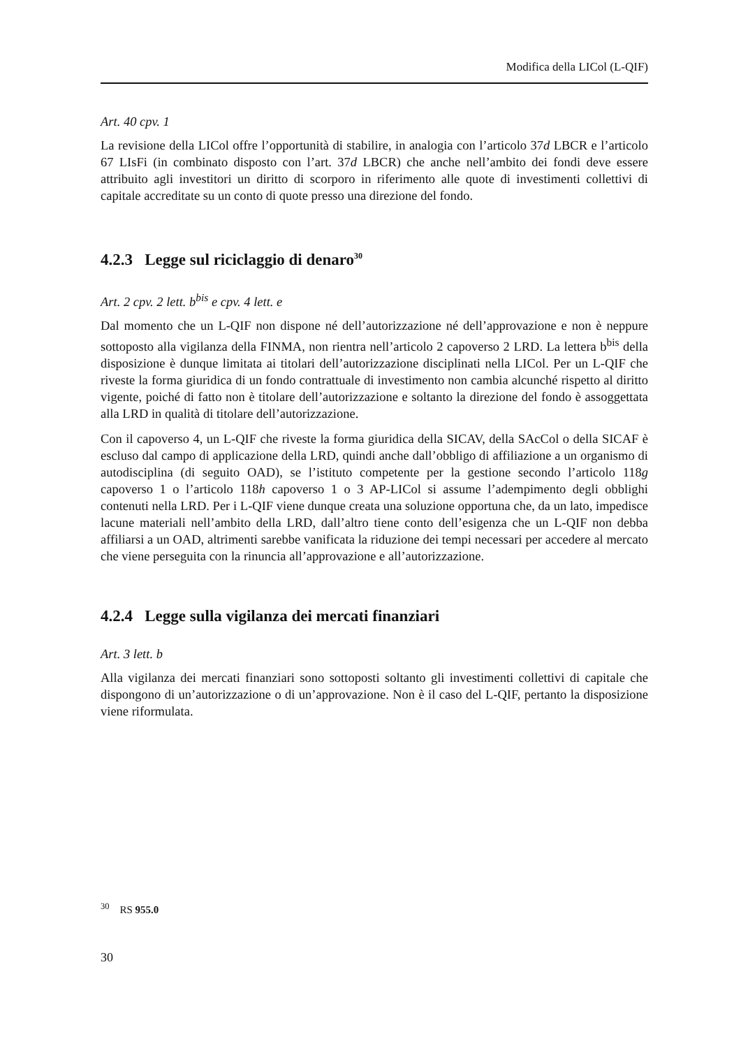Modifica della LICol (L-QIF)
Art. 40 cpv. 1
La revisione della LICol offre l’opportunità di stabilire, in analogia con l’articolo 37d LBCR e l’articolo 67 LIsFi (in combinato disposto con l’art. 37d LBCR) che anche nell’ambito dei fondi deve essere attribuito agli investitori un diritto di scorporo in riferimento alle quote di investimenti collettivi di capitale accreditate su un conto di quote presso una direzione del fondo.
4.2.3 Legge sul riciclaggio di denaro<sup>30</sup>
Art. 2 cpv. 2 lett. b<sup>bis</sup> e cpv. 4 lett. e
Dal momento che un L-QIF non dispone né dell’autorizzazione né dell’approvazione e non è neppure sottoposto alla vigilanza della FINMA, non rientra nell’articolo 2 capoverso 2 LRD. La lettera b<sup>bis</sup> della disposizione è dunque limitata ai titolari dell’autorizzazione disciplinati nella LICol. Per un L-QIF che riveste la forma giuridica di un fondo contrattuale di investimento non cambia alcunché rispetto al diritto vigente, poiché di fatto non è titolare dell’autorizzazione e soltanto la direzione del fondo è assoggettata alla LRD in qualità di titolare dell’autorizzazione.
Con il capoverso 4, un L-QIF che riveste la forma giuridica della SICAV, della SAcCol o della SICAF è escluso dal campo di applicazione della LRD, quindi anche dall’obbligo di affiliazione a un organismo di autodisciplina (di seguito OAD), se l’istituto competente per la gestione secondo l’articolo 118g capoverso 1 o l’articolo 118h capoverso 1 o 3 AP-LICol si assume l’adempimento degli obblighi contenuti nella LRD. Per i L-QIF viene dunque creata una soluzione opportuna che, da un lato, impedisce lacune materiali nell’ambito della LRD, dall’altro tiene conto dell’esigenza che un L-QIF non debba affiliarsi a un OAD, altrimenti sarebbe vanificata la riduzione dei tempi necessari per accedere al mercato che viene perseguita con la rinuncia all’approvazione e all’autorizzazione.
4.2.4 Legge sulla vigilanza dei mercati finanziari
Art. 3 lett. b
Alla vigilanza dei mercati finanziari sono sottoposti soltanto gli investimenti collettivi di capitale che dispongono di un’autorizzazione o di un’approvazione. Non è il caso del L-QIF, pertanto la disposizione viene riformulata.
<sup>30</sup> RS 955.0
30